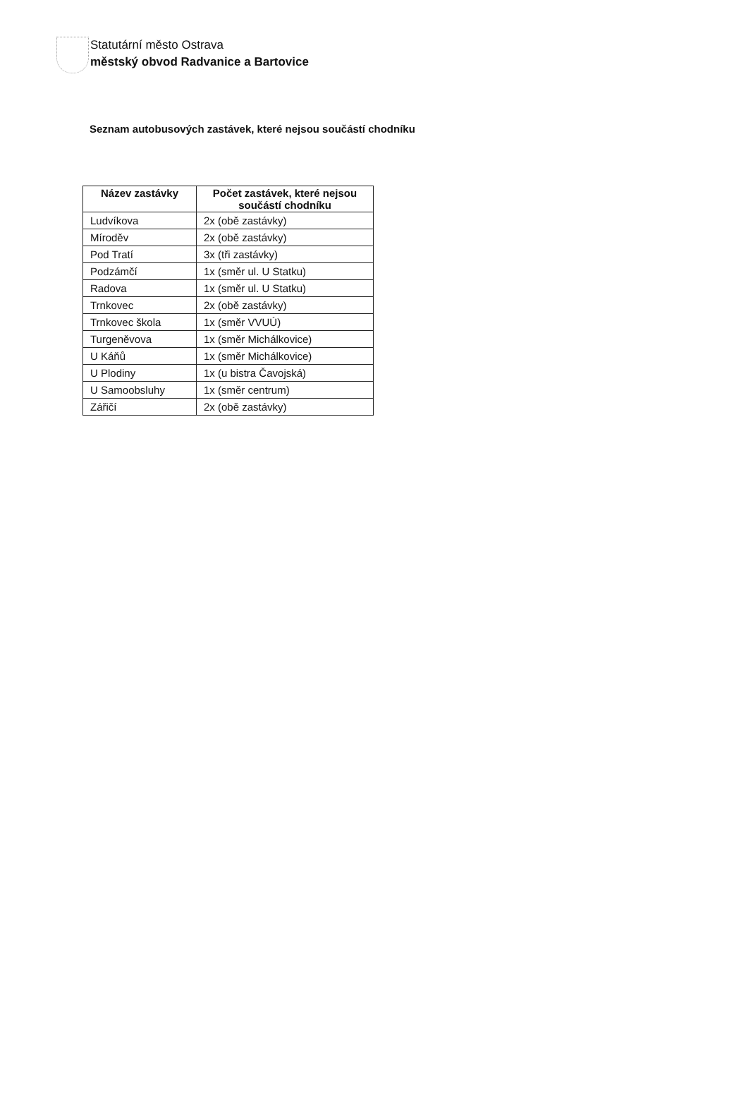Statutární město Ostrava
městský obvod Radvanice a Bartovice
Seznam autobusových zastávek, které nejsou součástí chodníku
| Název zastávky | Počet zastávek, které nejsou součástí chodníku |
| --- | --- |
| Ludvíkova | 2x (obě zastávky) |
| Míroděv | 2x (obě zastávky) |
| Pod Tratí | 3x (tři zastávky) |
| Podzámčí | 1x (směr ul. U Statku) |
| Radova | 1x (směr ul. U Statku) |
| Trnkovec | 2x (obě zastávky) |
| Trnkovec škola | 1x (směr VVUÚ) |
| Turgeněvova | 1x (směr Michálkovice) |
| U Káňů | 1x (směr Michálkovice) |
| U Plodiny | 1x (u bistra Čavojská) |
| U Samoobsluhy | 1x (směr centrum) |
| Zářičí | 2x (obě zastávky) |